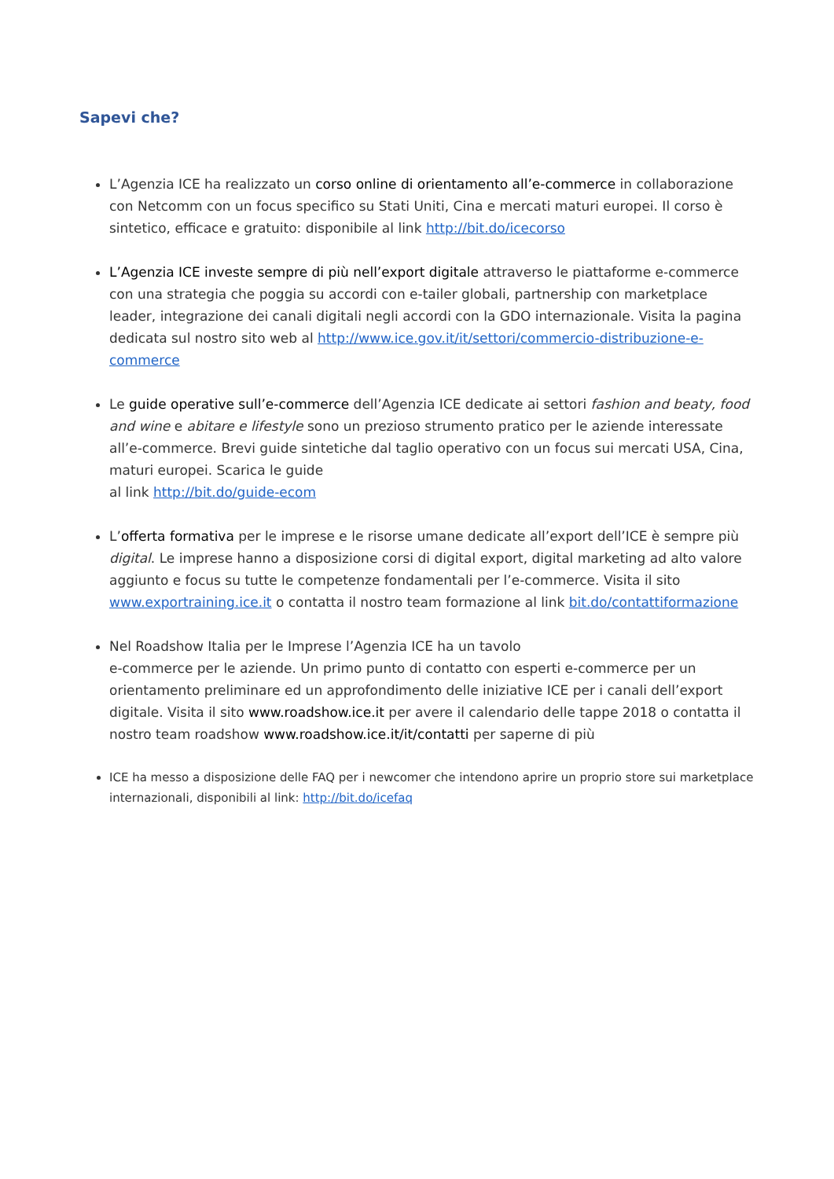Sapevi che?
L’Agenzia ICE ha realizzato un corso online di orientamento all’e-commerce in collaborazione con Netcomm con un focus specifico su Stati Uniti, Cina e mercati maturi europei. Il corso è sintetico, efficace e gratuito: disponibile al link http://bit.do/icecorso
L’Agenzia ICE investe sempre di più nell’export digitale attraverso le piattaforme e-commerce con una strategia che poggia su accordi con e-tailer globali, partnership con marketplace leader, integrazione dei canali digitali negli accordi con la GDO internazionale. Visita la pagina dedicata sul nostro sito web al http://www.ice.gov.it/it/settori/commercio-distribuzione-e-commerce
Le guide operative sull’e-commerce dell’Agenzia ICE dedicate ai settori fashion and beaty, food and wine e abitare e lifestyle sono un prezioso strumento pratico per le aziende interessate all’e-commerce. Brevi guide sintetiche dal taglio operativo con un focus sui mercati USA, Cina, maturi europei. Scarica le guide
al link http://bit.do/guide-ecom
L’offerta formativa per le imprese e le risorse umane dedicate all’export dell’ICE è sempre più digital. Le imprese hanno a disposizione corsi di digital export, digital marketing ad alto valore aggiunto e focus su tutte le competenze fondamentali per l’e-commerce. Visita il sito www.exportraining.ice.it o contatta il nostro team formazione al link bit.do/contattiformazione
Nel Roadshow Italia per le Imprese l’Agenzia ICE ha un tavolo
e-commerce per le aziende. Un primo punto di contatto con esperti e-commerce per un orientamento preliminare ed un approfondimento delle iniziative ICE per i canali dell’export digitale. Visita il sito www.roadshow.ice.it per avere il calendario delle tappe 2018 o contatta il nostro team roadshow www.roadshow.ice.it/it/contatti per saperne di più
ICE ha messo a disposizione delle FAQ per i newcomer che intendono aprire un proprio store sui marketplace internazionali, disponibili al link: http://bit.do/icefaq